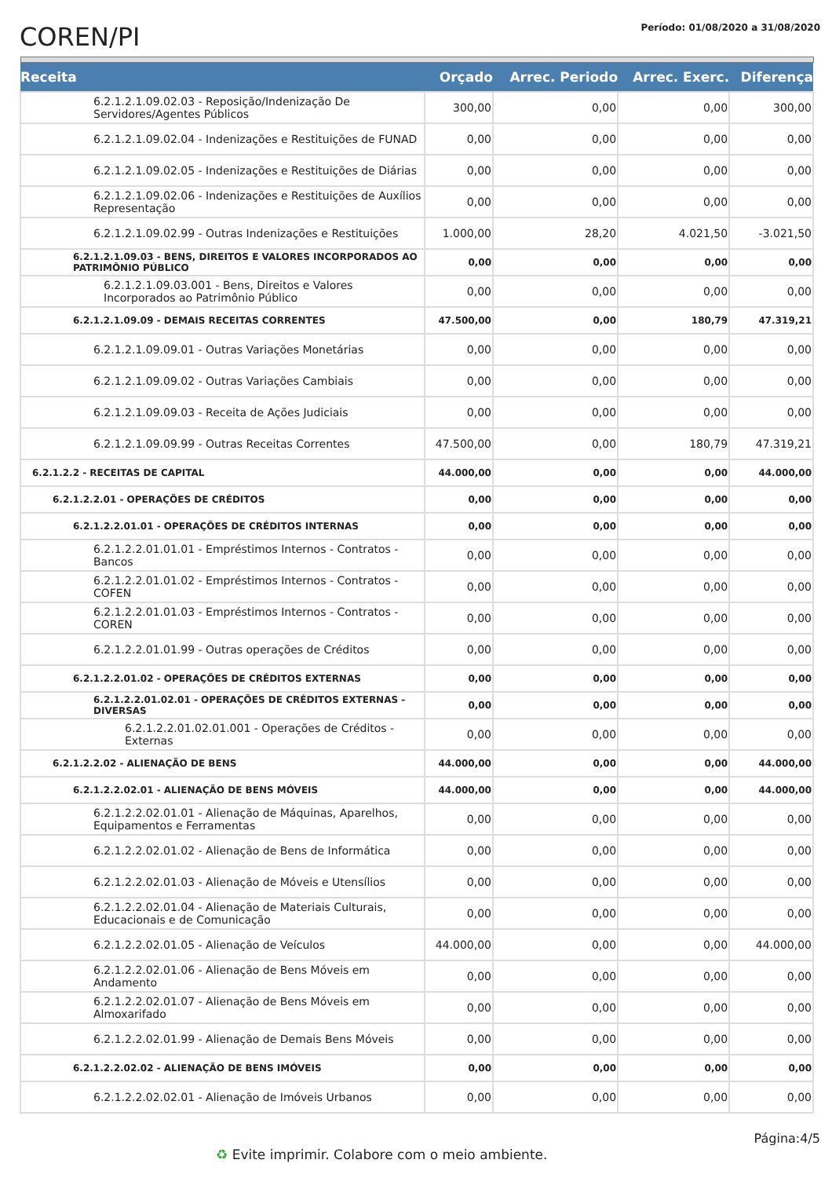COREN/PI
Período: 01/08/2020 a 31/08/2020
| Receita | Orçado | Arrec. Periodo | Arrec. Exerc. | Diferença |
| --- | --- | --- | --- | --- |
| 6.2.1.2.1.09.02.03 - Reposição/Indenização De Servidores/Agentes Públicos | 300,00 | 0,00 | 0,00 | 300,00 |
| 6.2.1.2.1.09.02.04 - Indenizações e Restituições de FUNAD | 0,00 | 0,00 | 0,00 | 0,00 |
| 6.2.1.2.1.09.02.05 - Indenizações e Restituições de Diárias | 0,00 | 0,00 | 0,00 | 0,00 |
| 6.2.1.2.1.09.02.06 - Indenizações e Restituições de Auxílios Representação | 0,00 | 0,00 | 0,00 | 0,00 |
| 6.2.1.2.1.09.02.99 - Outras Indenizações e Restituições | 1.000,00 | 28,20 | 4.021,50 | -3.021,50 |
| 6.2.1.2.1.09.03 - BENS, DIREITOS E VALORES INCORPORADOS AO PATRIMÔNIO PÚBLICO | 0,00 | 0,00 | 0,00 | 0,00 |
| 6.2.1.2.1.09.03.001 - Bens, Direitos e Valores Incorporados ao Patrimônio Público | 0,00 | 0,00 | 0,00 | 0,00 |
| 6.2.1.2.1.09.09 - DEMAIS RECEITAS CORRENTES | 47.500,00 | 0,00 | 180,79 | 47.319,21 |
| 6.2.1.2.1.09.09.01 - Outras Variações Monetárias | 0,00 | 0,00 | 0,00 | 0,00 |
| 6.2.1.2.1.09.09.02 - Outras Variações Cambiais | 0,00 | 0,00 | 0,00 | 0,00 |
| 6.2.1.2.1.09.09.03 - Receita de Ações Judiciais | 0,00 | 0,00 | 0,00 | 0,00 |
| 6.2.1.2.1.09.09.99 - Outras Receitas Correntes | 47.500,00 | 0,00 | 180,79 | 47.319,21 |
| 6.2.1.2.2 - RECEITAS DE CAPITAL | 44.000,00 | 0,00 | 0,00 | 44.000,00 |
| 6.2.1.2.2.01 - OPERAÇÕES DE CRÉDITOS | 0,00 | 0,00 | 0,00 | 0,00 |
| 6.2.1.2.2.01.01 - OPERAÇÕES DE CRÉDITOS INTERNAS | 0,00 | 0,00 | 0,00 | 0,00 |
| 6.2.1.2.2.01.01.01 - Empréstimos Internos - Contratos - Bancos | 0,00 | 0,00 | 0,00 | 0,00 |
| 6.2.1.2.2.01.01.02 - Empréstimos Internos - Contratos - COFEN | 0,00 | 0,00 | 0,00 | 0,00 |
| 6.2.1.2.2.01.01.03 - Empréstimos Internos - Contratos - COREN | 0,00 | 0,00 | 0,00 | 0,00 |
| 6.2.1.2.2.01.01.99 - Outras operações de Créditos | 0,00 | 0,00 | 0,00 | 0,00 |
| 6.2.1.2.2.01.02 - OPERAÇÕES DE CRÉDITOS EXTERNAS | 0,00 | 0,00 | 0,00 | 0,00 |
| 6.2.1.2.2.01.02.01 - OPERAÇÕES DE CRÉDITOS EXTERNAS - DIVERSAS | 0,00 | 0,00 | 0,00 | 0,00 |
| 6.2.1.2.2.01.02.01.001 - Operações de Créditos - Externas | 0,00 | 0,00 | 0,00 | 0,00 |
| 6.2.1.2.2.02 - ALIENAÇÃO DE BENS | 44.000,00 | 0,00 | 0,00 | 44.000,00 |
| 6.2.1.2.2.02.01 - ALIENAÇÃO DE BENS MÓVEIS | 44.000,00 | 0,00 | 0,00 | 44.000,00 |
| 6.2.1.2.2.02.01.01 - Alienação de Máquinas, Aparelhos, Equipamentos e Ferramentas | 0,00 | 0,00 | 0,00 | 0,00 |
| 6.2.1.2.2.02.01.02 - Alienação de Bens de Informática | 0,00 | 0,00 | 0,00 | 0,00 |
| 6.2.1.2.2.02.01.03 - Alienação de Móveis e Utensílios | 0,00 | 0,00 | 0,00 | 0,00 |
| 6.2.1.2.2.02.01.04 - Alienação de Materiais Culturais, Educacionais e de Comunicação | 0,00 | 0,00 | 0,00 | 0,00 |
| 6.2.1.2.2.02.01.05 - Alienação de Veículos | 44.000,00 | 0,00 | 0,00 | 44.000,00 |
| 6.2.1.2.2.02.01.06 - Alienação de Bens Móveis em Andamento | 0,00 | 0,00 | 0,00 | 0,00 |
| 6.2.1.2.2.02.01.07 - Alienação de Bens Móveis em Almoxarifado | 0,00 | 0,00 | 0,00 | 0,00 |
| 6.2.1.2.2.02.01.99 - Alienação de Demais Bens Móveis | 0,00 | 0,00 | 0,00 | 0,00 |
| 6.2.1.2.2.02.02 - ALIENAÇÃO DE BENS IMÓVEIS | 0,00 | 0,00 | 0,00 | 0,00 |
| 6.2.1.2.2.02.02.01 - Alienação de Imóveis Urbanos | 0,00 | 0,00 | 0,00 | 0,00 |
Página:4/5
♻ Evite imprimir. Colabore com o meio ambiente.